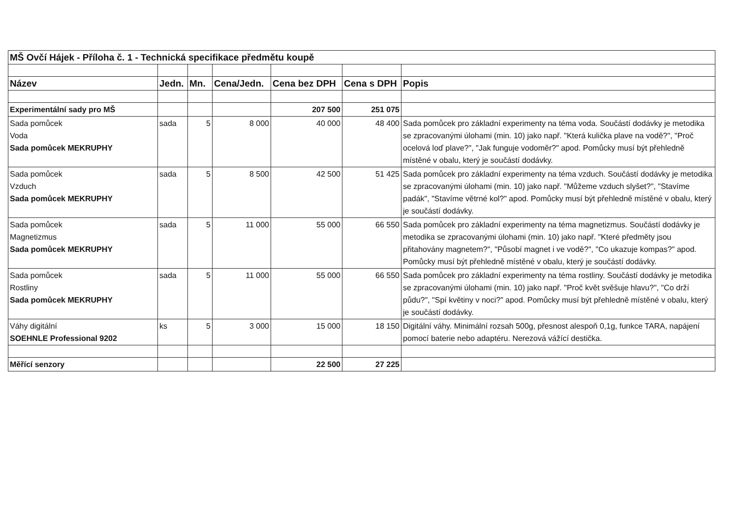| MŠ Ovčí Hájek - Příloha č. 1 - Technická specifikace předmětu koupě | | | | | | |
| Název | Jedn. | Mn. | Cena/Jedn. | Cena bez DPH | Cena s DPH | Popis |
| Experimentální sady pro MŠ | | | | 207 500 | 251 075 | |
| Sada pomůcek Voda Sada pomůcek MEKRUPHY | sada | 5 | 8 000 | 40 000 | 48 400 | Sada pomůcek pro základní experimenty na téma voda. Součástí dodávky je metodika se zpracovanými úlohami (min. 10) jako např. "Která kulička plave na vodě?", "Proč ocelová loď plave?", "Jak funguje vodoměr?" apod. Pomůcky musí být přehledně místěné v obalu, který je součástí dodávky. |
| Sada pomůcek Vzduch Sada pomůcek MEKRUPHY | sada | 5 | 8 500 | 42 500 | 51 425 | Sada pomůcek pro základní experimenty na téma vzduch. Součástí dodávky je metodika se zpracovanými úlohami (min. 10) jako např. "Můžeme vzduch slyšet?", "Stavíme padák", "Stavíme větrné kol?" apod. Pomůcky musí být přehledně místěné v obalu, který je součástí dodávky. |
| Sada pomůcek Magnetizmus Sada pomůcek MEKRUPHY | sada | 5 | 11 000 | 55 000 | 66 550 | Sada pomůcek pro základní experimenty na téma magnetizmus. Součástí dodávky je metodika se zpracovanými úlohami (min. 10) jako např. "Které předměty jsou přitahovány magnetem?", "Působí magnet i ve vodě?", "Co ukazuje kompas?" apod. Pomůcky musí být přehledně místěné v obalu, který je součástí dodávky. |
| Sada pomůcek Rostliny Sada pomůcek MEKRUPHY | sada | 5 | 11 000 | 55 000 | 66 550 | Sada pomůcek pro základní experimenty na téma rostliny. Součástí dodávky je metodika se zpracovanými úlohami (min. 10) jako např. "Proč květ svěšuje hlavu?", "Co drží půdu?", "Spí květiny v noci?" apod. Pomůcky musí být přehledně místěné v obalu, který je součástí dodávky. |
| Váhy digitální SOEHNLE Professional 9202 | ks | 5 | 3 000 | 15 000 | 18 150 | Digitální váhy. Minimální rozsah 500g, přesnost alespoň 0,1g, funkce TARA, napájení pomocí baterie nebo adaptéru. Nerezová vážící destička. |
| Měřící senzory | | | | 22 500 | 27 225 | |